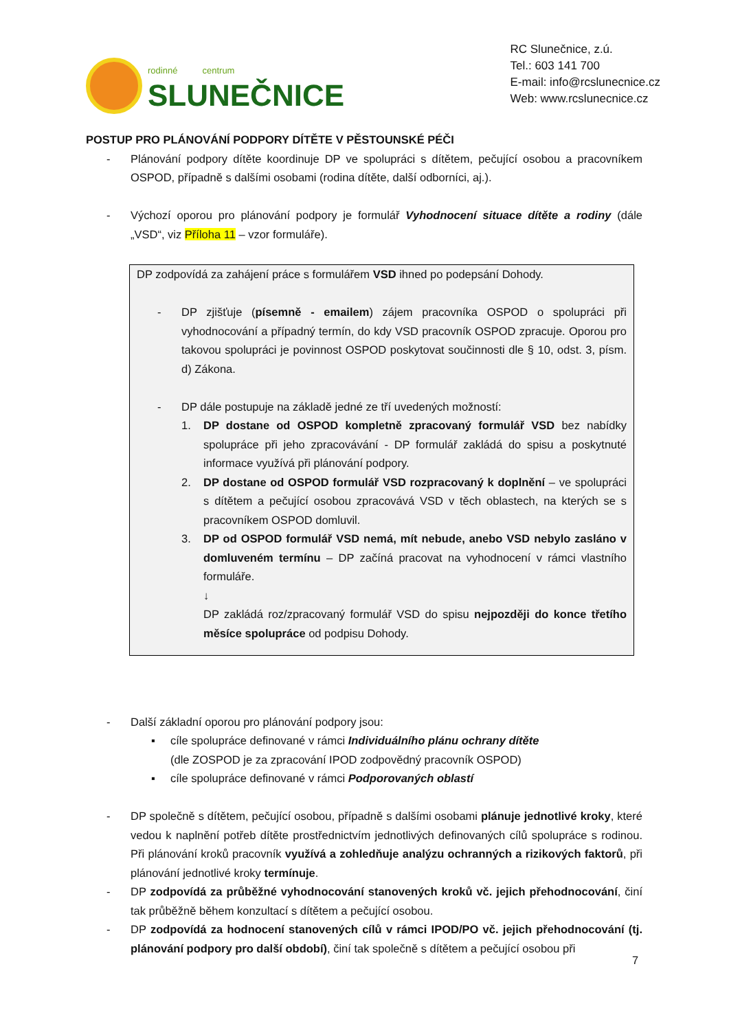rodinné centrum
SLUNEČNICE
RC Slunečnice, z.ú.
Tel.: 603 141 700
E-mail: info@rcslunecnice.cz
Web: www.rcslunecnice.cz
POSTUP PRO PLÁNOVÁNÍ PODPORY DÍTĚTE V PĚSTOUNSKÉ PÉČI
- Plánování podpory dítěte koordinuje DP ve spolupráci s dítětem, pečující osobou a pracovníkem OSPOD, případně s dalšími osobami (rodina dítěte, další odborníci, aj.).
- Výchozí oporou pro plánování podpory je formulář Vyhodnocení situace dítěte a rodiny (dále „VSD“, viz Příloha 11 – vzor formuláře).
DP zodpovídá za zahájení práce s formulářem VSD ihned po podepsání Dohody.
- DP zjišťuje (písemně - emailem) zájem pracovníka OSPOD o spolupráci při vyhodnocování a případný termín, do kdy VSD pracovník OSPOD zpracuje. Oporou pro takovou spolupráci je povinnost OSPOD poskytovat součinnosti dle § 10, odst. 3, písm. d) Zákona.
- DP dále postupuje na základě jedné ze tří uvedených možností:
1. DP dostane od OSPOD kompletně zpracovaný formulář VSD bez nabídky spolupráce při jeho zpracovávání - DP formulář zakládá do spisu a poskytnuté informace využívá při plánování podpory.
2. DP dostane od OSPOD formulář VSD rozpracovaný k doplnění – ve spolupráci s dítětem a pečující osobou zpracovává VSD v těch oblastech, na kterých se s pracovníkem OSPOD domluvil.
3. DP od OSPOD formulář VSD nemá, mít nebude, anebo VSD nebylo zasláno v domluveném termínu – DP začíná pracovat na vyhodnocení v rámci vlastního formuláře.
↓
DP zakládá roz/zpracovaný formulář VSD do spisu nejpozději do konce třetího měsíce spolupráce od podpisu Dohody.
- Další základní oporou pro plánování podpory jsou:
▪ cíle spolupráce definované v rámci Individuálního plánu ochrany dítěte
(dle ZOSPOD je za zpracování IPOD zodpovědný pracovník OSPOD)
▪ cíle spolupráce definované v rámci Podporovaných oblastí
- DP společně s dítětem, pečující osobou, případně s dalšími osobami plánuje jednotlivé kroky, které vedou k naplnění potřeb dítěte prostřednictvím jednotlivých definovaných cílů spolupráce s rodinou. Při plánování kroků pracovník využívá a zohledňuje analýzu ochranných a rizikových faktorů, při plánování jednotlivé kroky termínuje.
- DP zodpovídá za průběžné vyhodnocování stanovených kroků vč. jejich přehodnocování, činí tak průběžně během konzultací s dítětem a pečující osobou.
- DP zodpovídá za hodnocení stanovených cílů v rámci IPOD/PO vč. jejich přehodnocování (tj. plánování podpory pro další období), činí tak společně s dítětem a pečující osobou při
7